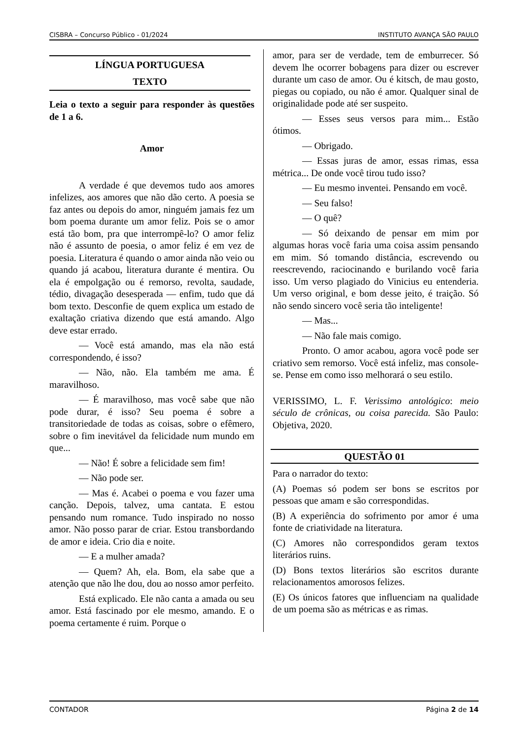CISBRA – Concurso Público - 01/2024 INSTITUTO AVANÇA SÃO PAULO
LÍNGUA PORTUGUESA
TEXTO
Leia o texto a seguir para responder às questões de 1 a 6.
Amor
A verdade é que devemos tudo aos amores infelizes, aos amores que não dão certo. A poesia se faz antes ou depois do amor, ninguém jamais fez um bom poema durante um amor feliz. Pois se o amor está tão bom, pra que interrompê-lo? O amor feliz não é assunto de poesia, o amor feliz é em vez de poesia. Literatura é quando o amor ainda não veio ou quando já acabou, literatura durante é mentira. Ou ela é empolgação ou é remorso, revolta, saudade, tédio, divagação desesperada — enfim, tudo que dá bom texto. Desconfie de quem explica um estado de exaltação criativa dizendo que está amando. Algo deve estar errado.
— Você está amando, mas ela não está correspondendo, é isso?
— Não, não. Ela também me ama. É maravilhoso.
— É maravilhoso, mas você sabe que não pode durar, é isso? Seu poema é sobre a transitoriedade de todas as coisas, sobre o efêmero, sobre o fim inevitável da felicidade num mundo em que...
— Não! É sobre a felicidade sem fim!
— Não pode ser.
— Mas é. Acabei o poema e vou fazer uma canção. Depois, talvez, uma cantata. E estou pensando num romance. Tudo inspirado no nosso amor. Não posso parar de criar. Estou transbordando de amor e ideia. Crio dia e noite.
— E a mulher amada?
— Quem? Ah, ela. Bom, ela sabe que a atenção que não lhe dou, dou ao nosso amor perfeito.
Está explicado. Ele não canta a amada ou seu amor. Está fascinado por ele mesmo, amando. E o poema certamente é ruim. Porque o
amor, para ser de verdade, tem de emburrecer. Só devem lhe ocorrer bobagens para dizer ou escrever durante um caso de amor. Ou é kitsch, de mau gosto, piegas ou copiado, ou não é amor. Qualquer sinal de originalidade pode até ser suspeito.
— Esses seus versos para mim... Estão ótimos.
— Obrigado.
— Essas juras de amor, essas rimas, essa métrica... De onde você tirou tudo isso?
— Eu mesmo inventei. Pensando em você.
— Seu falso!
— O quê?
— Só deixando de pensar em mim por algumas horas você faria uma coisa assim pensando em mim. Só tomando distância, escrevendo ou reescrevendo, raciocinando e burilando você faria isso. Um verso plagiado do Vinicius eu entenderia. Um verso original, e bom desse jeito, é traição. Só não sendo sincero você seria tão inteligente!
— Mas...
— Não fale mais comigo.
Pronto. O amor acabou, agora você pode ser criativo sem remorso. Você está infeliz, mas console-se. Pense em como isso melhorará o seu estilo.
VERISSIMO, L. F. Verissimo antológico: meio século de crônicas, ou coisa parecida. São Paulo: Objetiva, 2020.
QUESTÃO 01
Para o narrador do texto:
(A) Poemas só podem ser bons se escritos por pessoas que amam e são correspondidas.
(B) A experiência do sofrimento por amor é uma fonte de criatividade na literatura.
(C) Amores não correspondidos geram textos literários ruins.
(D) Bons textos literários são escritos durante relacionamentos amorosos felizes.
(E) Os únicos fatores que influenciam na qualidade de um poema são as métricas e as rimas.
CONTADOR Página 2 de 14